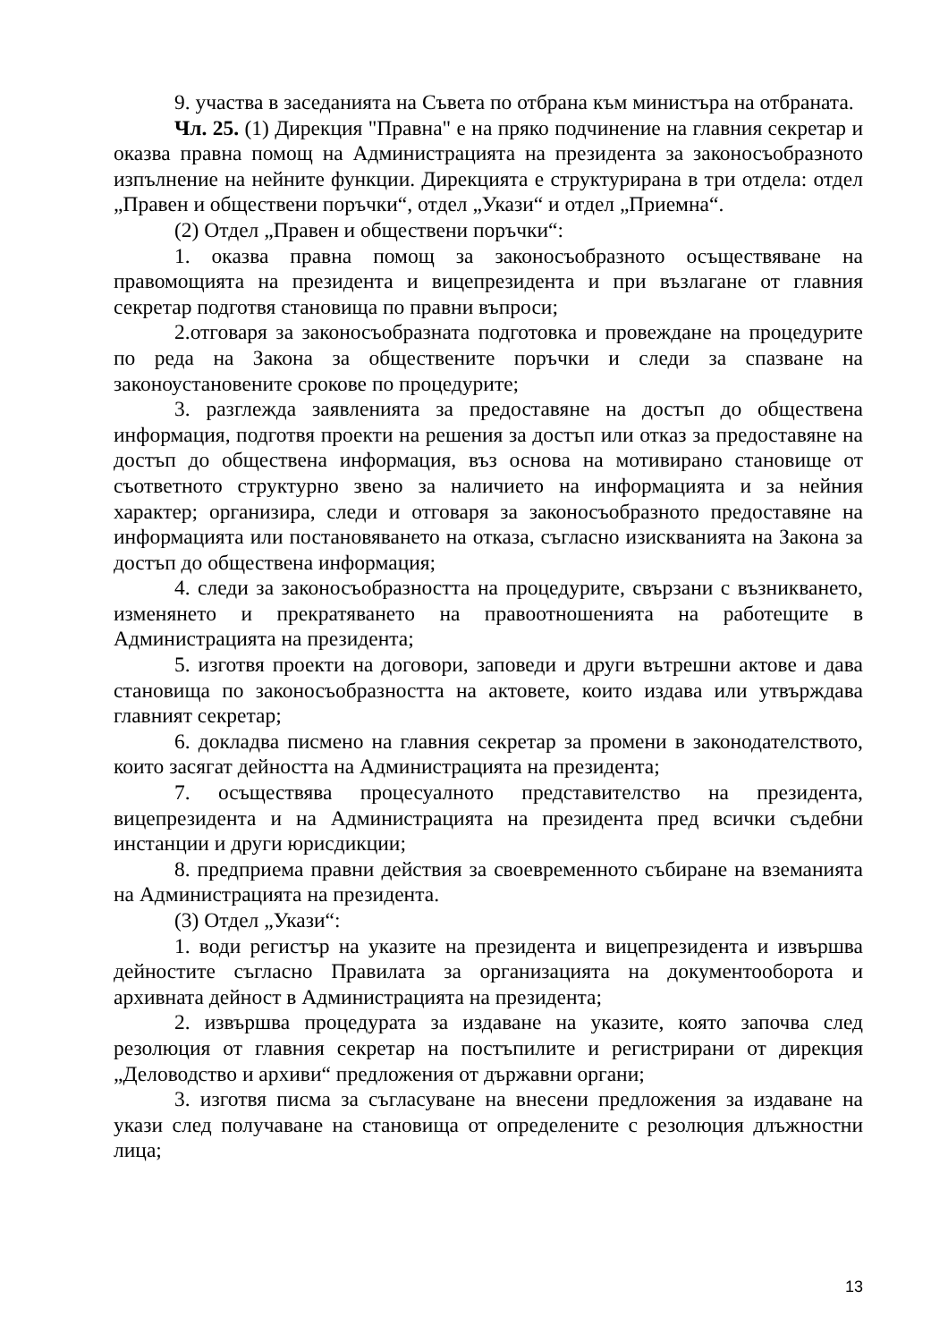9. участва в заседанията на Съвета по отбрана към министъра на отбраната.
Чл. 25. (1) Дирекция "Правна" е на пряко подчинение на главния секретар и оказва правна помощ на Администрацията на президента за законосъобразното изпълнение на нейните функции. Дирекцията е структурирана в три отдела: отдел „Правен и обществени поръчки“, отдел „Укази“ и отдел „Приемна“.
(2) Отдел „Правен и обществени поръчки“:
1. оказва правна помощ за законосъобразното осъществяване на правомощията на президента и вицепрезидента и при възлагане от главния секретар подготвя становища по правни въпроси;
2.отговаря за законосъобразната подготовка и провеждане на процедурите по реда на Закона за обществените поръчки и следи за спазване на законоустановените срокове по процедурите;
3. разглежда заявленията за предоставяне на достъп до обществена информация, подготвя проекти на решения за достъп или отказ за предоставяне на достъп до обществена информация, въз основа на мотивирано становище от съответното структурно звено за наличието на информацията и за нейния характер; организира, следи и отговаря за законосъобразното предоставяне на информацията или постановяването на отказа, съгласно изискванията на Закона за достъп до обществена информация;
4. следи за законосъобразността на процедурите, свързани с възникването, изменянето и прекратяването на правоотношенията на работещите в Администрацията на президента;
5. изготвя проекти на договори, заповеди и други вътрешни актове и дава становища по законосъобразността на актовете, които издава или утвърждава главният секретар;
6. докладва писмено на главния секретар за промени в законодателството, които засягат дейността на Администрацията на президента;
7. осъществява процесуалното представителство на президента, вицепрезидента и на Администрацията на президента пред всички съдебни инстанции и други юрисдикции;
8. предприема правни действия за своевременното събиране на вземанията на Администрацията на президента.
(3) Отдел „Укази“:
1. води регистър на указите на президента и вицепрезидента и извършва дейностите съгласно Правилата за организацията на документооборота и архивната дейност в Администрацията на президента;
2. извършва процедурата за издаване на указите, която започва след резолюция от главния секретар на постъпилите и регистрирани от дирекция „Деловодство и архиви“ предложения от държавни органи;
3. изготвя писма за съгласуване на внесени предложения за издаване на укази след получаване на становища от определените с резолюция длъжностни лица;
13